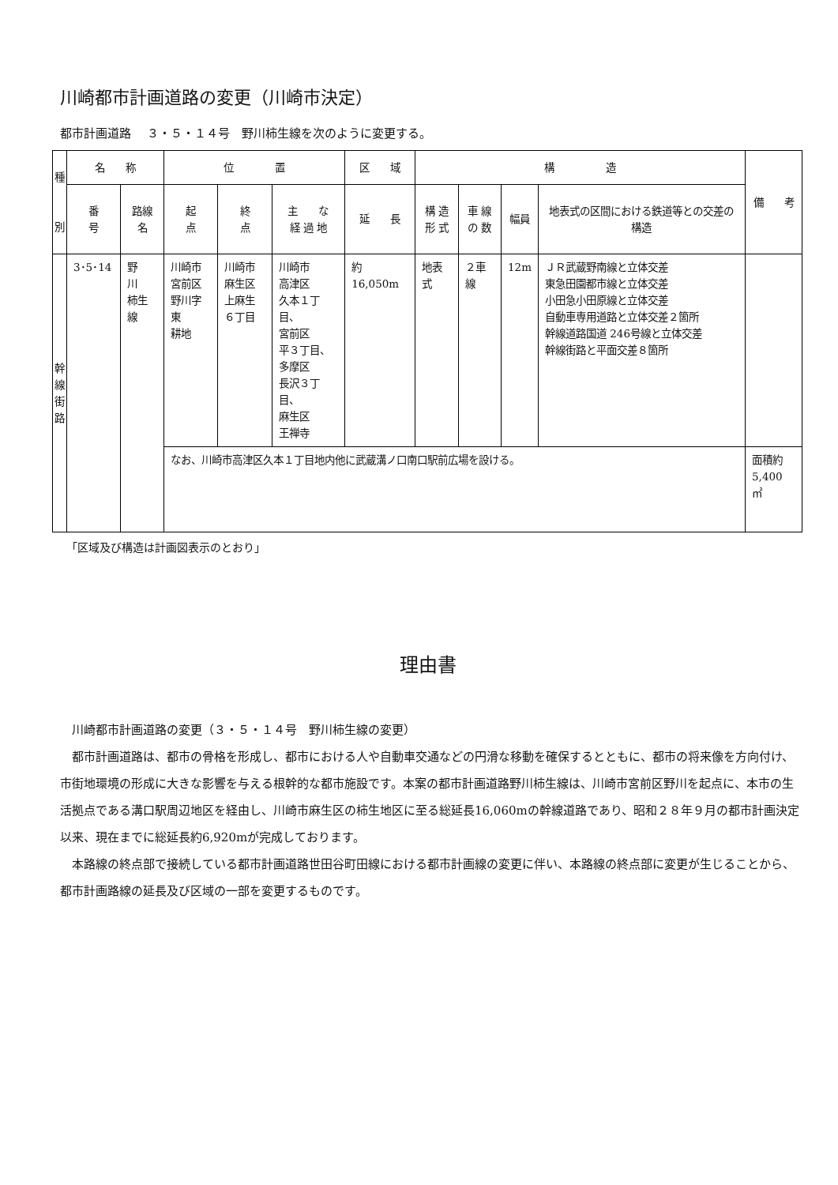川崎都市計画道路の変更（川崎市決定）
都市計画道路　 ３・５・１４号　野川柿生線を次のように変更する。
| 種 別 | 名 称 | | 位 置 | | | 区 域 | 構 造 | | | | 備 考 |
| --- | --- | --- | --- | --- | --- | --- | --- | --- | --- | --- | --- |
| | 番 号 | 路線名 | 起 点 | 終 点 | 主 な 経 過 地 | 延 長 | 構 造 形 式 | 車 線 の 数 | 幅員 | 地表式の区間における鉄道等との交差の構造 | |
| 幹 線 街 路 | 3･5･14 | 野 川 柿生線 | 川崎市 宮前区 野川字東 耕地 | 川崎市 麻生区 上麻生 ６丁目 | 川崎市 高津区 久本１丁目、 宮前区 平３丁目、 多摩区 長沢３丁目、 麻生区 王禅寺 | 約16,050m | 地表式 | ２車線 | 12m | ＪＲ武蔵野南線と立体交差 東急田園都市線と立体交差 小田急小田原線と立体交差 自動車専用道路と立体交差２箇所 幹線道路国道 246号線と立体交差 幹線街路と平面交差８箇所 | |
| | | | なお、川崎市高津区久本１丁目地内他に武蔵溝ノ口南口駅前広場を設ける。 | | | | | | | | 面積約 5,400 ㎡ |
「区域及び構造は計画図表示のとおり」
理由書
川崎都市計画道路の変更（３・５・１４号　野川柿生線の変更）
都市計画道路は、都市の骨格を形成し、都市における人や自動車交通などの円滑な移動を確保するとともに、都市の将来像を方向付け、市街地環境の形成に大きな影響を与える根幹的な都市施設です。本案の都市計画道路野川柿生線は、川崎市宮前区野川を起点に、本市の生活拠点である溝口駅周辺地区を経由し、川崎市麻生区の柿生地区に至る総延長16,060mの幹線道路であり、昭和２８年９月の都市計画決定以来、現在までに総延長約6,920mが完成しております。
本路線の終点部で接続している都市計画道路世田谷町田線における都市計画線の変更に伴い、本路線の終点部に変更が生じることから、都市計画路線の延長及び区域の一部を変更するものです。